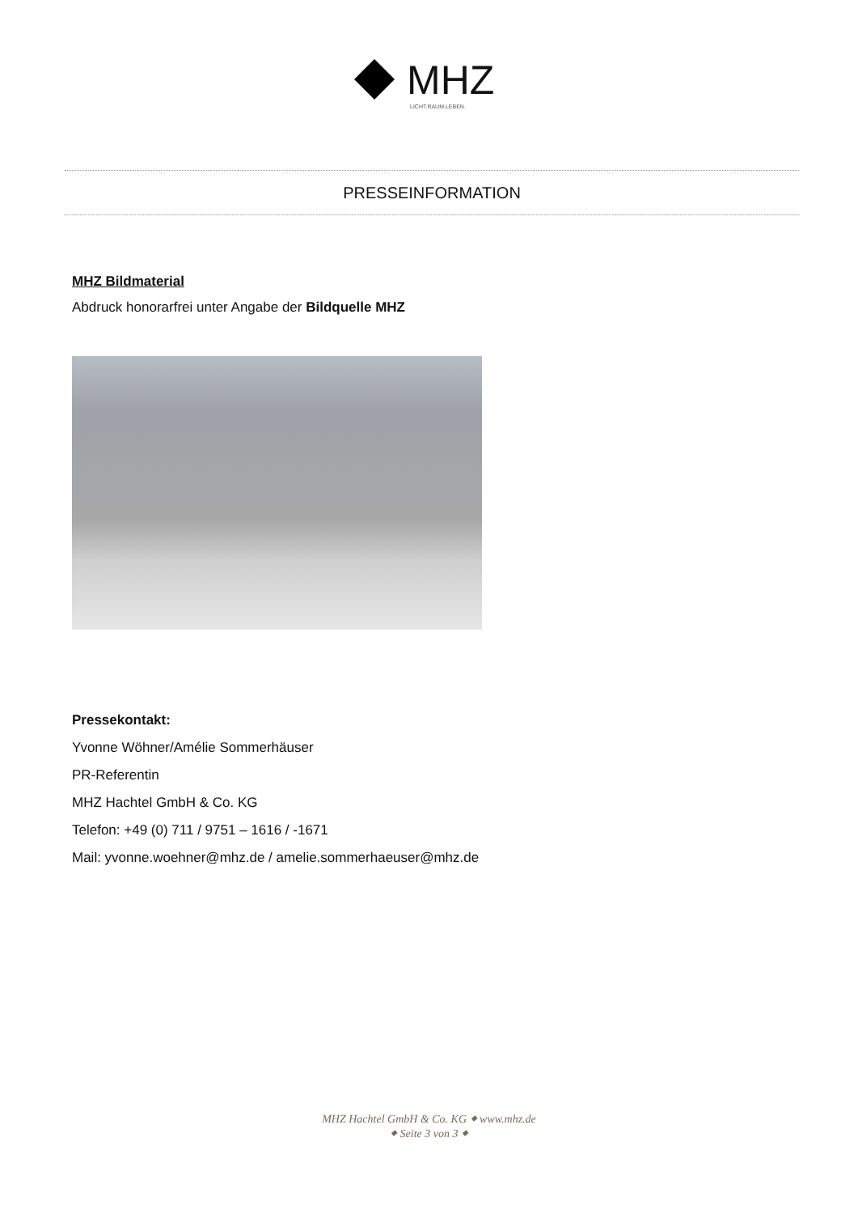MHZ
LICHT.RAUM.LEBEN.
PRESSEINFORMATION
MHZ Bildmaterial
Abdruck honorarfrei unter Angabe der Bildquelle MHZ
Pressekontakt:
Yvonne Wöhner/Amélie Sommerhäuser
PR-Referentin
MHZ Hachtel GmbH & Co. KG
Telefon: +49 (0) 711 / 9751 – 1616 / -1671
Mail: yvonne.woehner@mhz.de / amelie.sommerhaeuser@mhz.de
MHZ Hachtel GmbH & Co. KG ⬥ www.mhz.de
⬥ Seite 3 von 3 ⬥